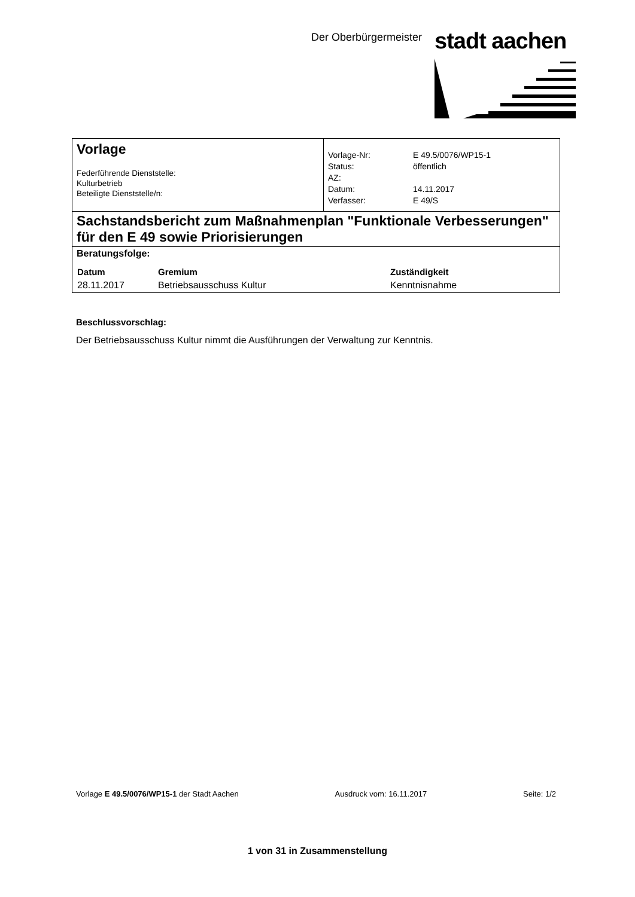Der Oberbürgermeister stadt aachen
| Vorlage Federführende Dienststelle: Kulturbetrieb Beteiligte Dienststelle/n: | / Vorlage-Nr: / E 49.5/0076/WP15-1 / / Status: / öffentlich / / AZ: / / / Datum: / 14.11.2017 / / Verfasser: / E 49/S / |
| Sachstandsbericht zum Maßnahmenplan "Funktionale Verbesserungen" für den E 49 sowie Priorisierungen | |
| Beratungsfolge: / Datum / Gremium / Zuständigkeit / / --- / --- / --- / / 28.11.2017 / Betriebsausschuss Kultur / Kenntnisnahme / | |
Beschlussvorschlag:
Der Betriebsausschuss Kultur nimmt die Ausführungen der Verwaltung zur Kenntnis.
Vorlage E 49.5/0076/WP15-1 der Stadt Aachen Ausdruck vom: 16.11.2017 Seite: 1/2
1 von 31 in Zusammenstellung